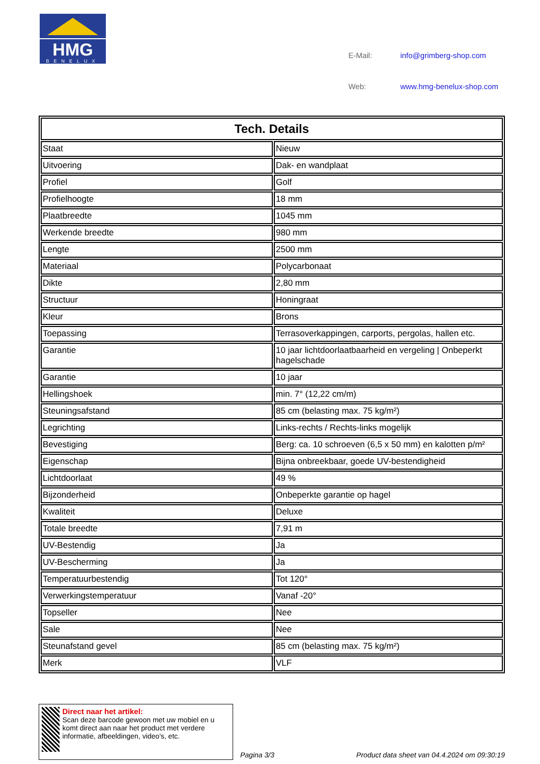HMG
BENELUX
| E-Mail: | info@grimberg-shop.com |
| Web: | www.hmg-benelux-shop.com |
| Tech. Details | |
| --- | --- |
| Staat | Nieuw |
| Uitvoering | Dak- en wandplaat |
| Profiel | Golf |
| Profielhoogte | 18 mm |
| Plaatbreedte | 1045 mm |
| Werkende breedte | 980 mm |
| Lengte | 2500 mm |
| Materiaal | Polycarbonaat |
| Dikte | 2,80 mm |
| Structuur | Honingraat |
| Kleur | Brons |
| Toepassing | Terrasoverkappingen, carports, pergolas, hallen etc. |
| Garantie | 10 jaar lichtdoorlaatbaarheid en vergeling / Onbeperkt hagelschade |
| Garantie | 10 jaar |
| Hellingshoek | min. 7° (12,22 cm/m) |
| Steuningsafstand | 85 cm (belasting max. 75 kg/m²) |
| Legrichting | Links-rechts / Rechts-links mogelijk |
| Bevestiging | Berg: ca. 10 schroeven (6,5 x 50 mm) en kalotten p/m² |
| Eigenschap | Bijna onbreekbaar, goede UV-bestendigheid |
| Lichtdoorlaat | 49 % |
| Bijzonderheid | Onbeperkte garantie op hagel |
| Kwaliteit | Deluxe |
| Totale breedte | 7,91 m |
| UV-Bestendig | Ja |
| UV-Bescherming | Ja |
| Temperatuurbestendig | Tot 120° |
| Verwerkingstemperatuur | Vanaf -20° |
| Topseller | Nee |
| Sale | Nee |
| Steunafstand gevel | 85 cm (belasting max. 75 kg/m²) |
| Merk | VLF |
Direct naar het artikel:
Scan deze barcode gewoon met uw mobiel en u komt direct aan naar het product met verdere informatie, afbeeldingen, video's, etc.
Pagina 3/3
Product data sheet van 04.4.2024 om 09:30:19